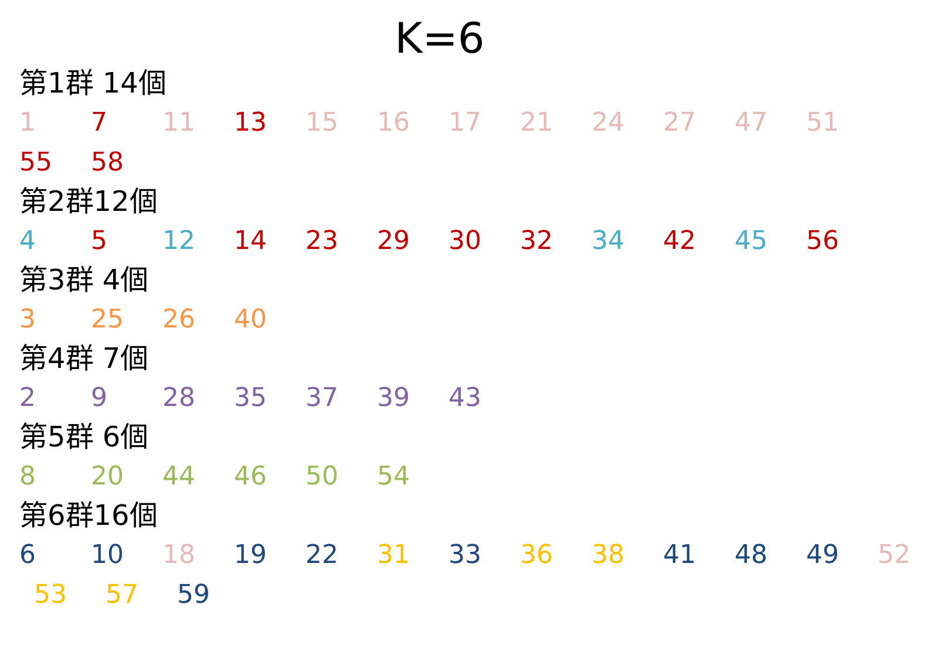K=6
第1群 14個
1 7 11 13 15 16 17 21 24 27 47 51
55 58
第2群12個
4 5 12 14 23 29 30 32 34 42 45 56
第3群 4個
3 25 26 40
第4群 7個
2 9 28 35 37 39 43
第5群 6個
8 20 44 46 50 54
第6群16個
6 10 18 19 22 31 33 36 38 41 48 49 52
53 57 59